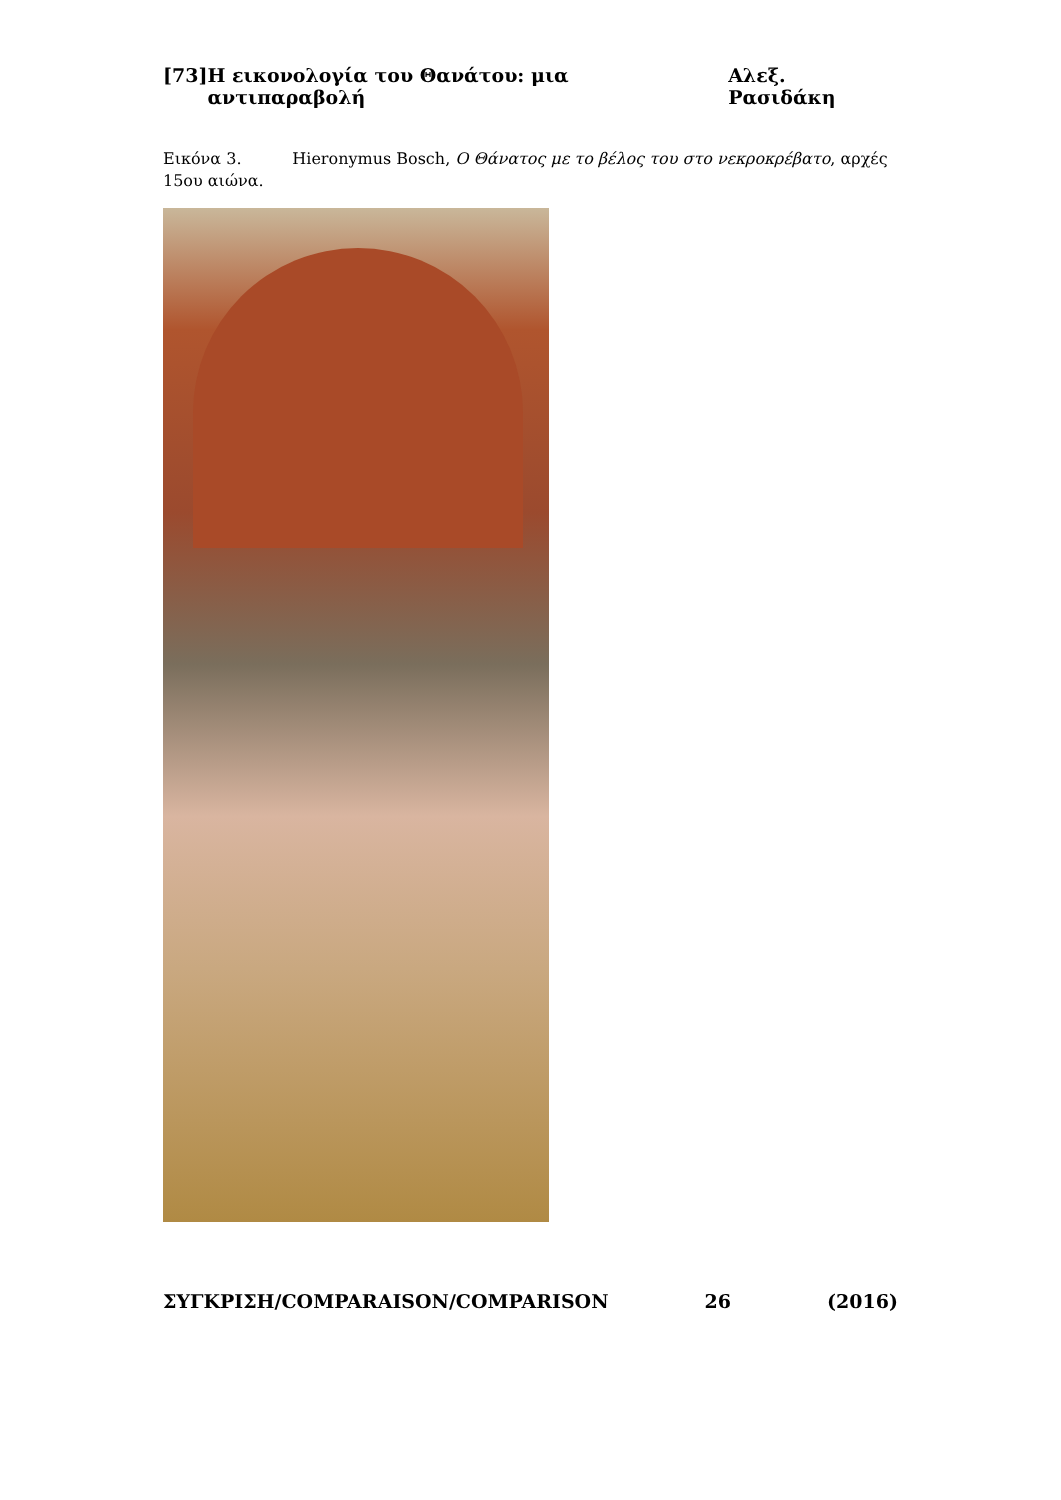[73] Η εικονολογία του Θανάτου: μια αντιπαραβολή Αλεξ. Ρασιδάκη
Εικόνα 3. Hieronymus Bosch, Ο Θάνατος με το βέλος του στο νεκροκρέβατο, αρχές 15ου αιώνα.
ΣΥΓΚΡΙΣΗ/COMPARAISON/COMPARISON 26 (2016)